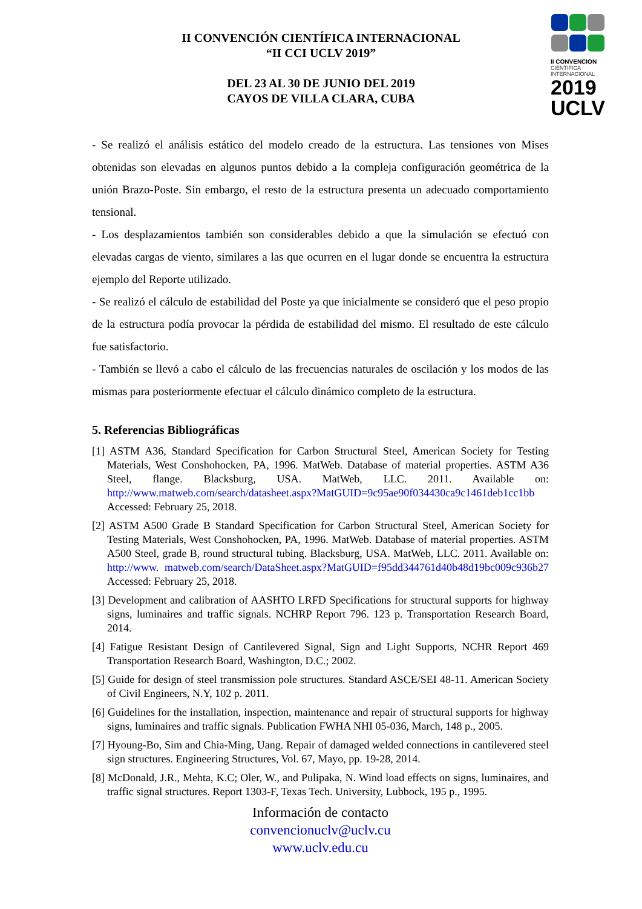II CONVENCIÓN CIENTÍFICA INTERNACIONAL
“II CCI UCLV 2019”
DEL 23 AL 30 DE JUNIO DEL 2019
CAYOS DE VILLA CLARA, CUBA
II CONVENCION
CIENTIFICA
INTERNACIONAL
2019
UCLV
- Se realizó el análisis estático del modelo creado de la estructura. Las tensiones von Mises obtenidas son elevadas en algunos puntos debido a la compleja configuración geométrica de la unión Brazo-Poste. Sin embargo, el resto de la estructura presenta un adecuado comportamiento tensional.
- Los desplazamientos también son considerables debido a que la simulación se efectuó con elevadas cargas de viento, similares a las que ocurren en el lugar donde se encuentra la estructura ejemplo del Reporte utilizado.
- Se realizó el cálculo de estabilidad del Poste ya que inicialmente se consideró que el peso propio de la estructura podía provocar la pérdida de estabilidad del mismo. El resultado de este cálculo fue satisfactorio.
- También se llevó a cabo el cálculo de las frecuencias naturales de oscilación y los modos de las mismas para posteriormente efectuar el cálculo dinámico completo de la estructura.
5. Referencias Bibliográficas
[1] ASTM A36, Standard Specification for Carbon Structural Steel, American Society for Testing Materials, West Conshohocken, PA, 1996. MatWeb. Database of material properties. ASTM A36 Steel, flange. Blacksburg, USA. MatWeb, LLC. 2011. Available on: http://www.matweb.com/search/datasheet.aspx?MatGUID=9c95ae90f034430ca9c1461deb1cc1bb Accessed: February 25, 2018.
[2] ASTM A500 Grade B Standard Specification for Carbon Structural Steel, American Society for Testing Materials, West Conshohocken, PA, 1996. MatWeb. Database of material properties. ASTM A500 Steel, grade B, round structural tubing. Blacksburg, USA. MatWeb, LLC. 2011. Available on: http://www. matweb.com/search/DataSheet.aspx?MatGUID=f95dd344761d40b48d19bc009c936b27 Accessed: February 25, 2018.
[3] Development and calibration of AASHTO LRFD Specifications for structural supports for highway signs, luminaires and traffic signals. NCHRP Report 796. 123 p. Transportation Research Board, 2014.
[4] Fatigue Resistant Design of Cantilevered Signal, Sign and Light Supports, NCHR Report 469 Transportation Research Board, Washington, D.C.; 2002.
[5] Guide for design of steel transmission pole structures. Standard ASCE/SEI 48-11. American Society of Civil Engineers, N.Y, 102 p. 2011.
[6] Guidelines for the installation, inspection, maintenance and repair of structural supports for highway signs, luminaires and traffic signals. Publication FWHA NHI 05-036, March, 148 p., 2005.
[7] Hyoung-Bo, Sim and Chia-Ming, Uang. Repair of damaged welded connections in cantilevered steel sign structures. Engineering Structures, Vol. 67, Mayo, pp. 19-28, 2014.
[8] McDonald, J.R., Mehta, K.C; Oler, W., and Pulipaka, N. Wind load effects on signs, luminaires, and traffic signal structures. Report 1303-F, Texas Tech. University, Lubbock, 195 p., 1995.
Información de contacto
convencionuclv@uclv.cu
www.uclv.edu.cu